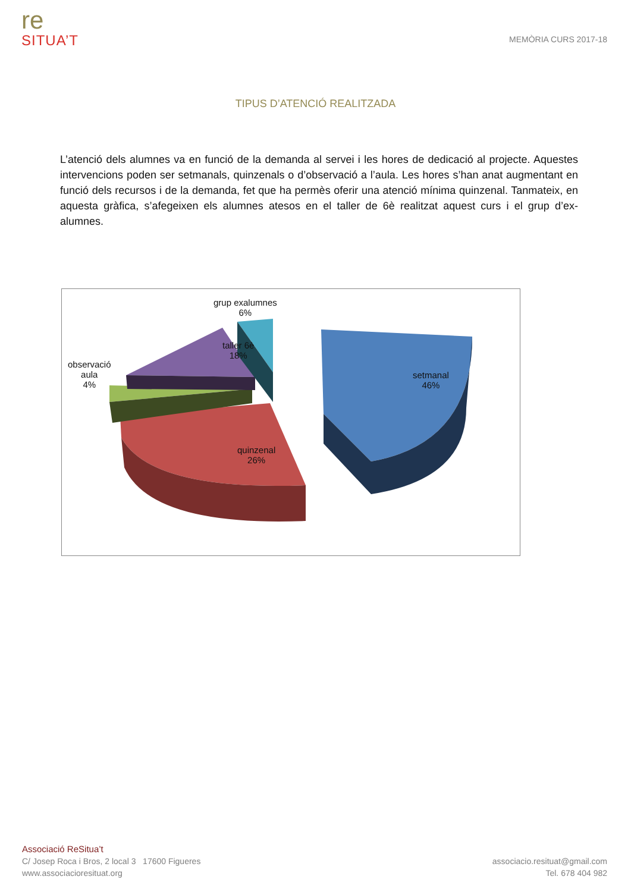re
SITUA’T
MEMÒRIA CURS 2017-18
TIPUS D’ATENCIÓ REALITZADA
L’atenció dels alumnes va en funció de la demanda al servei i les hores de dedicació al projecte. Aquestes intervencions poden ser setmanals, quinzenals o d’observació a l’aula. Les hores s’han anat augmentant en funció dels recursos i de la demanda, fet que ha permès oferir una atenció mínima quinzenal. Tanmateix, en aquesta gràfica, s’afegeixen els alumnes atesos en el taller de 6è realitzat aquest curs i el grup d’ex-alumnes.
grup exalumnes
6%
taller 6è
18%
observació
aula
4%
setmanal
46%
quinzenal
26%
Associació ReSitua’t
C/ Josep Roca i Bros, 2 local 3 17600 Figueres
www.associacioresituat.org
associacio.resituat@gmail.com
Tel. 678 404 982